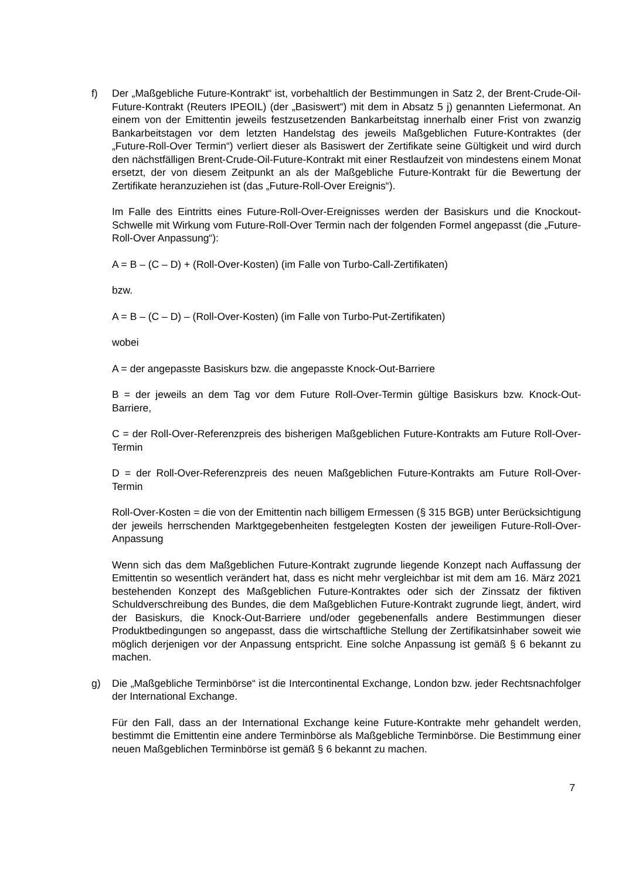f) Der „Maßgebliche Future-Kontrakt“ ist, vorbehaltlich der Bestimmungen in Satz 2, der Brent-Crude-Oil-Future-Kontrakt (Reuters IPEOIL) (der „Basiswert“) mit dem in Absatz 5 j) genannten Liefermonat. An einem von der Emittentin jeweils festzusetzenden Bankarbeitstag innerhalb einer Frist von zwanzig Bankarbeitstagen vor dem letzten Handelstag des jeweils Maßgeblichen Future-Kontraktes (der „Future-Roll-Over Termin“) verliert dieser als Basiswert der Zertifikate seine Gültigkeit und wird durch den nächstfälligen Brent-Crude-Oil-Future-Kontrakt mit einer Restlaufzeit von mindestens einem Monat ersetzt, der von diesem Zeitpunkt an als der Maßgebliche Future-Kontrakt für die Bewertung der Zertifikate heranzuziehen ist (das „Future-Roll-Over Ereignis“).
Im Falle des Eintritts eines Future-Roll-Over-Ereignisses werden der Basiskurs und die Knockout-Schwelle mit Wirkung vom Future-Roll-Over Termin nach der folgenden Formel angepasst (die „Future-Roll-Over Anpassung“):
A = B – (C – D) + (Roll-Over-Kosten) (im Falle von Turbo-Call-Zertifikaten)
bzw.
A = B – (C – D) – (Roll-Over-Kosten) (im Falle von Turbo-Put-Zertifikaten)
wobei
A = der angepasste Basiskurs bzw. die angepasste Knock-Out-Barriere
B = der jeweils an dem Tag vor dem Future Roll-Over-Termin gültige Basiskurs bzw. Knock-Out-Barriere,
C = der Roll-Over-Referenzpreis des bisherigen Maßgeblichen Future-Kontrakts am Future Roll-Over-Termin
D = der Roll-Over-Referenzpreis des neuen Maßgeblichen Future-Kontrakts am Future Roll-Over-Termin
Roll-Over-Kosten = die von der Emittentin nach billigem Ermessen (§ 315 BGB) unter Berücksichtigung der jeweils herrschenden Marktgegebenheiten festgelegten Kosten der jeweiligen Future-Roll-Over-Anpassung
Wenn sich das dem Maßgeblichen Future-Kontrakt zugrunde liegende Konzept nach Auffassung der Emittentin so wesentlich verändert hat, dass es nicht mehr vergleichbar ist mit dem am 16. März 2021 bestehenden Konzept des Maßgeblichen Future-Kontraktes oder sich der Zinssatz der fiktiven Schuldverschreibung des Bundes, die dem Maßgeblichen Future-Kontrakt zugrunde liegt, ändert, wird der Basiskurs, die Knock-Out-Barriere und/oder gegebenenfalls andere Bestimmungen dieser Produktbedingungen so angepasst, dass die wirtschaftliche Stellung der Zertifikatsinhaber soweit wie möglich derjenigen vor der Anpassung entspricht. Eine solche Anpassung ist gemäß § 6 bekannt zu machen.
g) Die „Maßgebliche Terminbörse“ ist die Intercontinental Exchange, London bzw. jeder Rechtsnachfolger der International Exchange.
Für den Fall, dass an der International Exchange keine Future-Kontrakte mehr gehandelt werden, bestimmt die Emittentin eine andere Terminbörse als Maßgebliche Terminbörse. Die Bestimmung einer neuen Maßgeblichen Terminbörse ist gemäß § 6 bekannt zu machen.
7